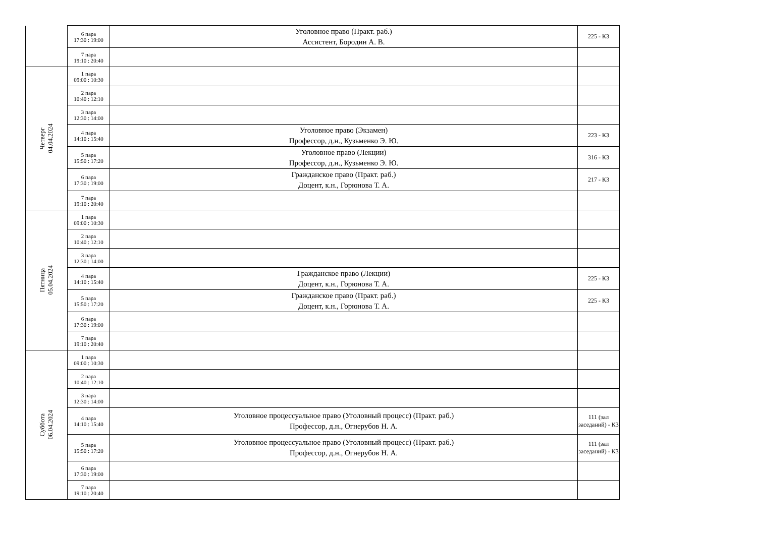| | 6 пара 17:30 : 19:00 | Уголовное право (Практ. раб.) Ассистент, Бородин А. В. | 225 - К3 |
| | 7 пара 19:10 : 20:40 | | |
| Четверг 04.04.2024 | 1 пара 09:00 : 10:30 | | |
| | 2 пара 10:40 : 12:10 | | |
| | 3 пара 12:30 : 14:00 | | |
| | 4 пара 14:10 : 15:40 | Уголовное право (Экзамен) Профессор, д.н., Кузьменко Э. Ю. | 223 - К3 |
| | 5 пара 15:50 : 17:20 | Уголовное право (Лекции) Профессор, д.н., Кузьменко Э. Ю. | 316 - К3 |
| | 6 пара 17:30 : 19:00 | Гражданское право (Практ. раб.) Доцент, к.н., Горюнова Т. А. | 217 - К3 |
| | 7 пара 19:10 : 20:40 | | |
| Пятница 05.04.2024 | 1 пара 09:00 : 10:30 | | |
| | 2 пара 10:40 : 12:10 | | |
| | 3 пара 12:30 : 14:00 | | |
| | 4 пара 14:10 : 15:40 | Гражданское право (Лекции) Доцент, к.н., Горюнова Т. А. | 225 - К3 |
| | 5 пара 15:50 : 17:20 | Гражданское право (Практ. раб.) Доцент, к.н., Горюнова Т. А. | 225 - К3 |
| | 6 пара 17:30 : 19:00 | | |
| | 7 пара 19:10 : 20:40 | | |
| Суббота 06.04.2024 | 1 пара 09:00 : 10:30 | | |
| | 2 пара 10:40 : 12:10 | | |
| | 3 пара 12:30 : 14:00 | | |
| | 4 пара 14:10 : 15:40 | Уголовное процессуальное право (Уголовный процесс) (Практ. раб.) Профессор, д.н., Огнерубов Н. А. | 111 (зал заседаний) - К3 |
| | 5 пара 15:50 : 17:20 | Уголовное процессуальное право (Уголовный процесс) (Практ. раб.) Профессор, д.н., Огнерубов Н. А. | 111 (зал заседаний) - К3 |
| | 6 пара 17:30 : 19:00 | | |
| | 7 пара 19:10 : 20:40 | | |